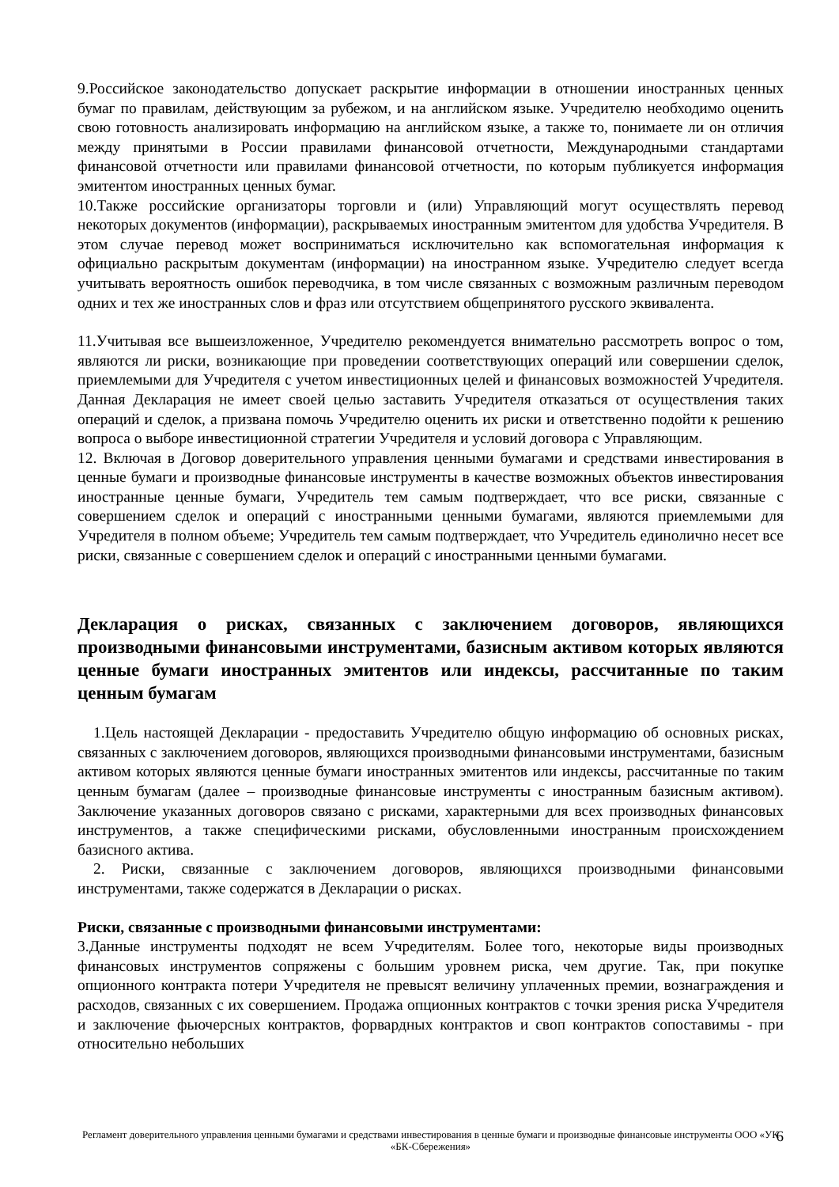9.Российское законодательство допускает раскрытие информации в отношении иностранных ценных бумаг по правилам, действующим за рубежом, и на английском языке. Учредителю необходимо оценить свою готовность анализировать информацию на английском языке, а также то, понимаете ли он отличия между принятыми в России правилами финансовой отчетности, Международными стандартами финансовой отчетности или правилами финансовой отчетности, по которым публикуется информация эмитентом иностранных ценных бумаг.
10.Также российские организаторы торговли и (или) Управляющий могут осуществлять перевод некоторых документов (информации), раскрываемых иностранным эмитентом для удобства Учредителя. В этом случае перевод может восприниматься исключительно как вспомогательная информация к официально раскрытым документам (информации) на иностранном языке. Учредителю следует всегда учитывать вероятность ошибок переводчика, в том числе связанных с возможным различным переводом одних и тех же иностранных слов и фраз или отсутствием общепринятого русского эквивалента.
11.Учитывая все вышеизложенное, Учредителю рекомендуется внимательно рассмотреть вопрос о том, являются ли риски, возникающие при проведении соответствующих операций или совершении сделок, приемлемыми для Учредителя с учетом инвестиционных целей и финансовых возможностей Учредителя. Данная Декларация не имеет своей целью заставить Учредителя отказаться от осуществления таких операций и сделок, а призвана помочь Учредителю оценить их риски и ответственно подойти к решению вопроса о выборе инвестиционной стратегии Учредителя и условий договора с Управляющим.
12. Включая в Договор доверительного управления ценными бумагами и средствами инвестирования в ценные бумаги и производные финансовые инструменты в качестве возможных объектов инвестирования иностранные ценные бумаги, Учредитель тем самым подтверждает, что все риски, связанные с совершением сделок и операций с иностранными ценными бумагами, являются приемлемыми для Учредителя в полном объеме; Учредитель тем самым подтверждает, что Учредитель единолично несет все риски, связанные с совершением сделок и операций с иностранными ценными бумагами.
Декларация о рисках, связанных с заключением договоров, являющихся производными финансовыми инструментами, базисным активом которых являются ценные бумаги иностранных эмитентов или индексы, рассчитанные по таким ценным бумагам
1.Цель настоящей Декларации - предоставить Учредителю общую информацию об основных рисках, связанных с заключением договоров, являющихся производными финансовыми инструментами, базисным активом которых являются ценные бумаги иностранных эмитентов или индексы, рассчитанные по таким ценным бумагам (далее – производные финансовые инструменты с иностранным базисным активом). Заключение указанных договоров связано с рисками, характерными для всех производных финансовых инструментов, а также специфическими рисками, обусловленными иностранным происхождением базисного актива.
2. Риски, связанные с заключением договоров, являющихся производными финансовыми инструментами, также содержатся в Декларации о рисках.
Риски, связанные с производными финансовыми инструментами:
3.Данные инструменты подходят не всем Учредителям. Более того, некоторые виды производных финансовых инструментов сопряжены с большим уровнем риска, чем другие. Так, при покупке опционного контракта потери Учредителя не превысят величину уплаченных премии, вознаграждения и расходов, связанных с их совершением. Продажа опционных контрактов с точки зрения риска Учредителя и заключение фьючерсных контрактов, форвардных контрактов и своп контрактов сопоставимы - при относительно небольших
Регламент доверительного управления ценными бумагами и средствами инвестирования в ценные бумаги и производные финансовые инструменты ООО «УК «БК-Сбережения» 6